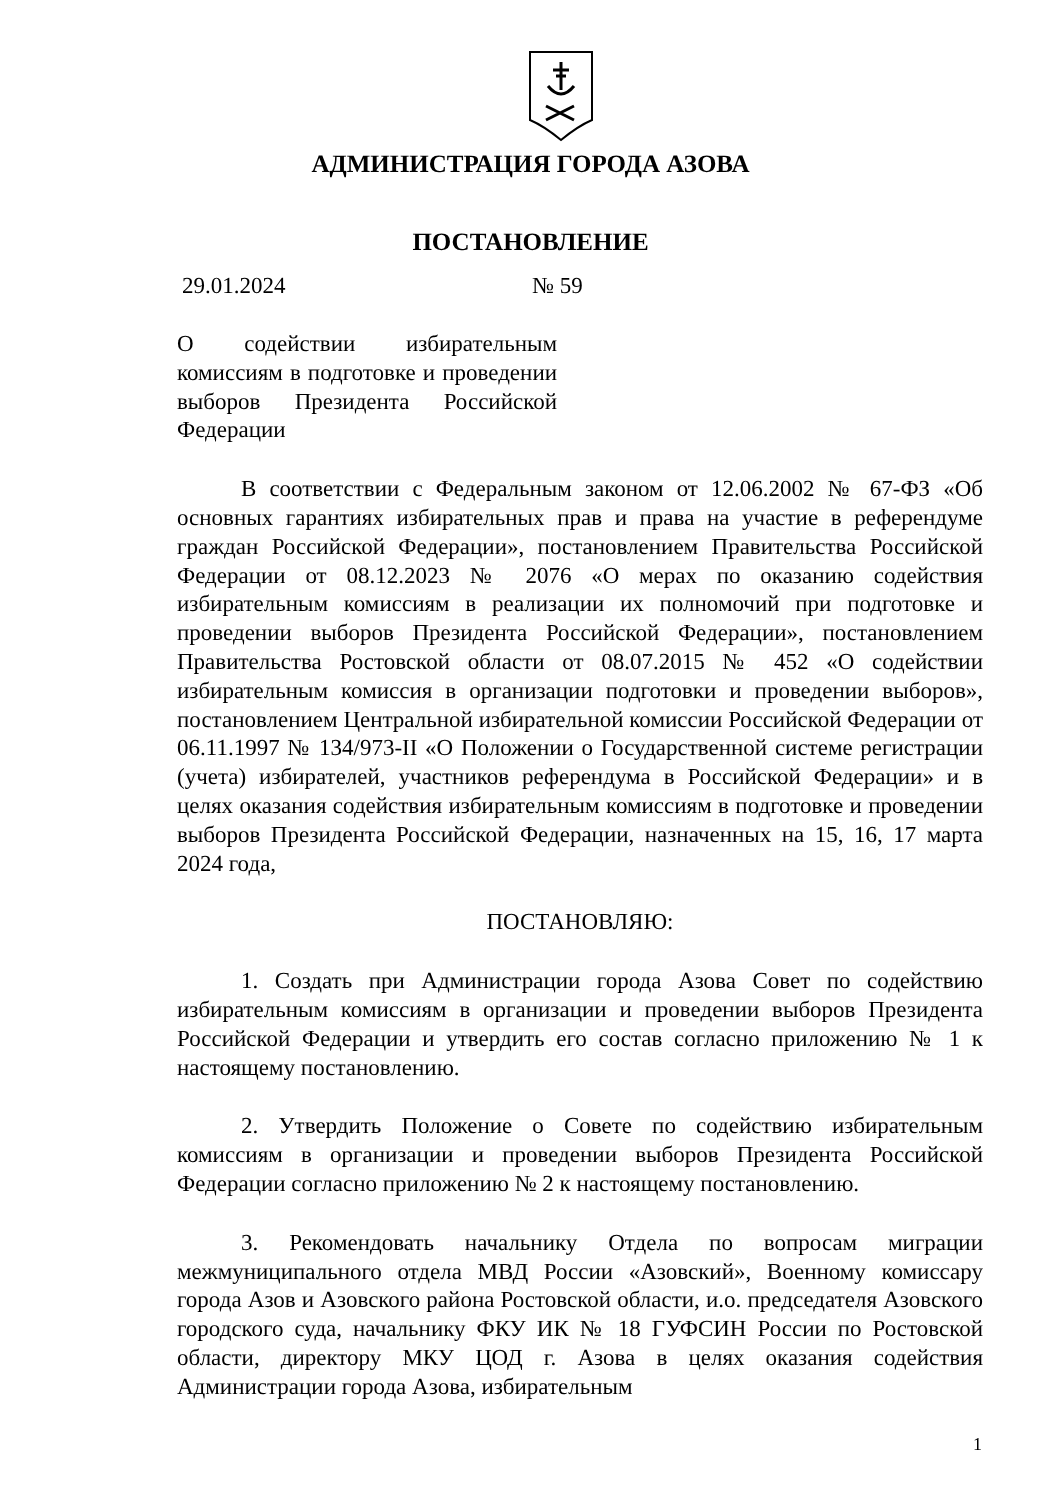АДМИНИСТРАЦИЯ ГОРОДА АЗОВА
ПОСТАНОВЛЕНИЕ
29.01.2024 № 59
О содействии избирательным комиссиям в подготовке и проведении выборов Президента Российской Федерации
В соответствии с Федеральным законом от 12.06.2002 № 67-ФЗ «Об основных гарантиях избирательных прав и права на участие в референдуме граждан Российской Федерации», постановлением Правительства Российской Федерации от 08.12.2023 № 2076 «О мерах по оказанию содействия избирательным комиссиям в реализации их полномочий при подготовке и проведении выборов Президента Российской Федерации», постановлением Правительства Ростовской области от 08.07.2015 № 452 «О содействии избирательным комиссия в организации подготовки и проведении выборов», постановлением Центральной избирательной комиссии Российской Федерации от 06.11.1997 № 134/973-II «О Положении о Государственной системе регистрации (учета) избирателей, участников референдума в Российской Федерации» и в целях оказания содействия избирательным комиссиям в подготовке и проведении выборов Президента Российской Федерации, назначенных на 15, 16, 17 марта 2024 года,
ПОСТАНОВЛЯЮ:
1. Создать при Администрации города Азова Совет по содействию избирательным комиссиям в организации и проведении выборов Президента Российской Федерации и утвердить его состав согласно приложению № 1 к настоящему постановлению.
2. Утвердить Положение о Совете по содействию избирательным комиссиям в организации и проведении выборов Президента Российской Федерации согласно приложению № 2 к настоящему постановлению.
3. Рекомендовать начальнику Отдела по вопросам миграции межмуниципального отдела МВД России «Азовский», Военному комиссару города Азов и Азовского района Ростовской области, и.о. председателя Азовского городского суда, начальнику ФКУ ИК № 18 ГУФСИН России по Ростовской области, директору МКУ ЦОД г. Азова в целях оказания содействия Администрации города Азова, избирательным
1